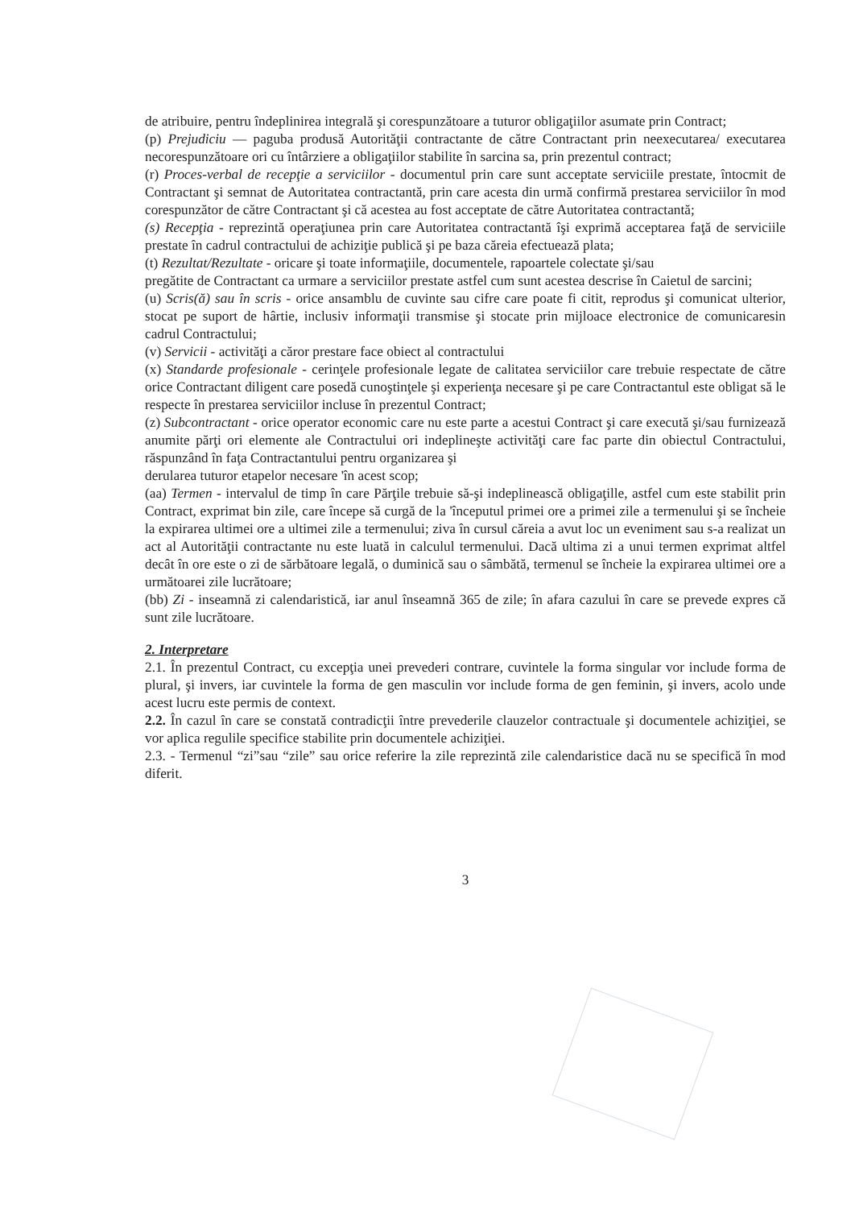de atribuire, pentru îndeplinirea integrală şi corespunzătoare a tuturor obligaţiilor asumate prin Contract;
(p) Prejudiciu — paguba produsă Autorităţii contractante de către Contractant prin neexecutarea/ executarea necorespunzătoare ori cu întârziere a obligaţiilor stabilite în sarcina sa, prin prezentul contract;
(r) Proces-verbal de recepţie a serviciilor - documentul prin care sunt acceptate serviciile prestate, întocmit de Contractant şi semnat de Autoritatea contractantă, prin care acesta din urmă confirmă prestarea serviciilor în mod corespunzător de către Contractant şi că acestea au fost acceptate de către Autoritatea contractantă;
(s) Recepţia - reprezintă operaţiunea prin care Autoritatea contractantă îşi exprimă acceptarea faţă de serviciile prestate în cadrul contractului de achiziţie publică şi pe baza căreia efectuează plata;
(t) Rezultat/Rezultate - oricare şi toate informaţiile, documentele, rapoartele colectate şi/sau
pregătite de Contractant ca urmare a serviciilor prestate astfel cum sunt acestea descrise în Caietul de sarcini;
(u) Scris(ă) sau în scris - orice ansamblu de cuvinte sau cifre care poate fi citit, reprodus şi comunicat ulterior, stocat pe suport de hârtie, inclusiv informaţii transmise şi stocate prin mijloace electronice de comunicaresin cadrul Contractului;
(v) Servicii - activităţi a căror prestare face obiect al contractului
(x) Standarde profesionale - cerinţele profesionale legate de calitatea serviciilor care trebuie respectate de către orice Contractant diligent care posedă cunoştinţele şi experienţa necesare şi pe care Contractantul este obligat să le respecte în prestarea serviciilor incluse în prezentul Contract;
(z) Subcontractant - orice operator economic care nu este parte a acestui Contract şi care execută şi/sau furnizează anumite părţi ori elemente ale Contractului ori indeplineşte activităţi care fac parte din obiectul Contractului, răspunzând în faţa Contractantului pentru organizarea şi
derularea tuturor etapelor necesare 'în acest scop;
(aa) Termen - intervalul de timp în care Părţile trebuie să-şi indeplinească obligaţille, astfel cum este stabilit prin Contract, exprimat bin zile, care începe să curgă de la 'începutul primei ore a primei zile a termenului şi se încheie la expirarea ultimei ore a ultimei zile a termenului; ziva în cursul căreia a avut loc un eveniment sau s-a realizat un act al Autorităţii contractante nu este luată in calculul termenului. Dacă ultima zi a unui termen exprimat altfel decât în ore este o zi de sărbătoare legală, o duminică sau o sâmbătă, termenul se încheie la expirarea ultimei ore a următoarei zile lucrătoare;
(bb) Zi - inseamnă zi calendaristică, iar anul înseamnă 365 de zile; în afara cazului în care se prevede expres că sunt zile lucrătoare.
2. Interpretare
2.1. În prezentul Contract, cu excepţia unei prevederi contrare, cuvintele la forma singular vor include forma de plural, şi invers, iar cuvintele la forma de gen masculin vor include forma de gen feminin, şi invers, acolo unde acest lucru este permis de context.
2.2. În cazul în care se constată contradicţii între prevederile clauzelor contractuale şi documentele achiziţiei, se vor aplica regulile specifice stabilite prin documentele achiziţiei.
2.3. - Termenul “zi”sau “zile” sau orice referire la zile reprezintă zile calendaristice dacă nu se specifică în mod diferit.
3